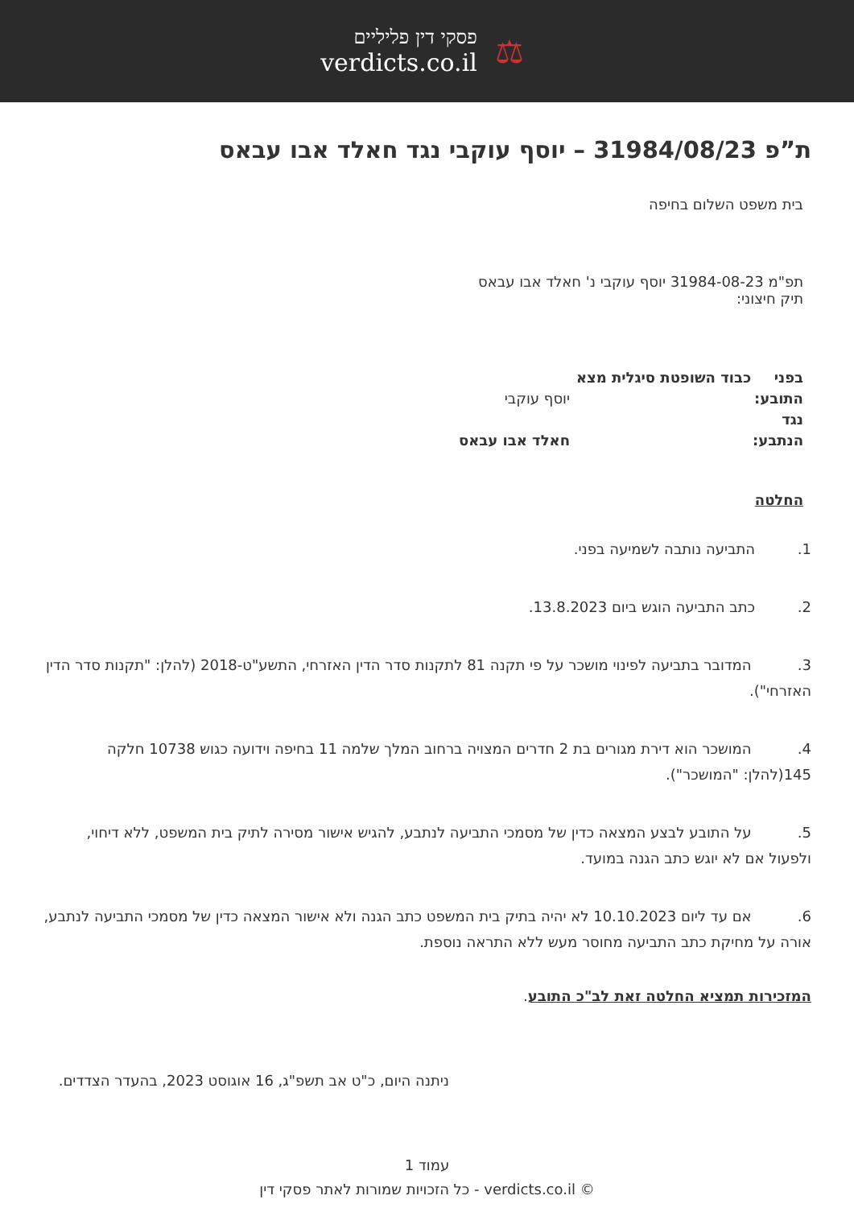פסקי דין פליליים
verdicts.co.il
⚖
ת”פ 31984/08/23 – יוסף עוקבי נגד חאלד אבו עבאס
בית משפט השלום בחיפה
תפ"מ 31984-08-23 יוסף עוקבי נ' חאלד אבו עבאס
תיק חיצוני:
בפני כבוד השופטת סיגלית מצא
התובע: יוסף עוקבי
נגד
הנתבע: חאלד אבו עבאס
החלטה
1. התביעה נותבה לשמיעה בפני.
2. כתב התביעה הוגש ביום 13.8.2023.
3. המדובר בתביעה לפינוי מושכר על פי תקנה 81 לתקנות סדר הדין האזרחי, התשע"ט-2018 (להלן: "תקנות סדר הדין האזרחי").
4. המושכר הוא דירת מגורים בת 2 חדרים המצויה ברחוב המלך שלמה 11 בחיפה וידועה כגוש 10738 חלקה 145(להלן: "המושכר").
5. על התובע לבצע המצאה כדין של מסמכי התביעה לנתבע, להגיש אישור מסירה לתיק בית המשפט, ללא דיחוי, ולפעול אם לא יוגש כתב הגנה במועד.
6. אם עד ליום 10.10.2023 לא יהיה בתיק בית המשפט כתב הגנה ולא אישור המצאה כדין של מסמכי התביעה לנתבע, אורה על מחיקת כתב התביעה מחוסר מעש ללא התראה נוספת.
המזכירות תמציא החלטה זאת לב"כ התובע.
ניתנה היום, כ"ט אב תשפ"ג, 16 אוגוסט 2023, בהעדר הצדדים.
עמוד 1
כל הזכויות שמורות לאתר פסקי דין - verdicts.co.il ©